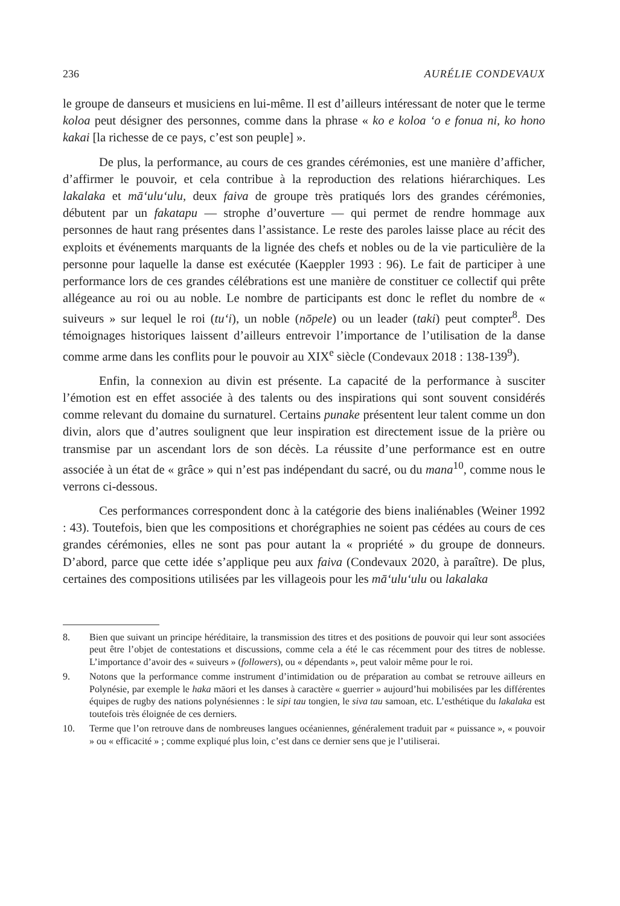236 AURÉLIE CONDEVAUX
le groupe de danseurs et musiciens en lui-même. Il est d’ailleurs intéressant de noter que le terme koloa peut désigner des personnes, comme dans la phrase « ko e koloa ‘o e fonua ni, ko hono kakai [la richesse de ce pays, c’est son peuple] ».
De plus, la performance, au cours de ces grandes cérémonies, est une manière d’afficher, d’affirmer le pouvoir, et cela contribue à la reproduction des relations hiérarchiques. Les lakalaka et mā‘ulu‘ulu, deux faiva de groupe très pratiqués lors des grandes cérémonies, débutent par un fakatapu — strophe d’ouverture — qui permet de rendre hommage aux personnes de haut rang présentes dans l’assistance. Le reste des paroles laisse place au récit des exploits et événements marquants de la lignée des chefs et nobles ou de la vie particulière de la personne pour laquelle la danse est exécutée (Kaeppler 1993 : 96). Le fait de participer à une performance lors de ces grandes célébrations est une manière de constituer ce collectif qui prête allégeance au roi ou au noble. Le nombre de participants est donc le reflet du nombre de « suiveurs » sur lequel le roi (tu‘i), un noble (nōpele) ou un leader (taki) peut compter<sup>8</sup>. Des témoignages historiques laissent d’ailleurs entrevoir l’importance de l’utilisation de la danse comme arme dans les conflits pour le pouvoir au XIX<sup>e</sup> siècle (Condevaux 2018 : 138-139<sup>9</sup>).
Enfin, la connexion au divin est présente. La capacité de la performance à susciter l’émotion est en effet associée à des talents ou des inspirations qui sont souvent considérés comme relevant du domaine du surnaturel. Certains punake présentent leur talent comme un don divin, alors que d’autres soulignent que leur inspiration est directement issue de la prière ou transmise par un ascendant lors de son décès. La réussite d’une performance est en outre associée à un état de « grâce » qui n’est pas indépendant du sacré, ou du mana<sup>10</sup>, comme nous le verrons ci-dessous.
Ces performances correspondent donc à la catégorie des biens inaliénables (Weiner 1992 : 43). Toutefois, bien que les compositions et chorégraphies ne soient pas cédées au cours de ces grandes cérémonies, elles ne sont pas pour autant la « propriété » du groupe de donneurs. D’abord, parce que cette idée s’applique peu aux faiva (Condevaux 2020, à paraître). De plus, certaines des compositions utilisées par les villageois pour les mā‘ulu‘ulu ou lakalaka
8. Bien que suivant un principe héréditaire, la transmission des titres et des positions de pouvoir qui leur sont associées peut être l’objet de contestations et discussions, comme cela a été le cas récemment pour des titres de noblesse. L’importance d’avoir des « suiveurs » (followers), ou « dépendants », peut valoir même pour le roi.
9. Notons que la performance comme instrument d’intimidation ou de préparation au combat se retrouve ailleurs en Polynésie, par exemple le haka māori et les danses à caractère « guerrier » aujourd’hui mobilisées par les différentes équipes de rugby des nations polynésiennes : le sipi tau tongien, le siva tau samoan, etc. L’esthétique du lakalaka est toutefois très éloignée de ces derniers.
10. Terme que l’on retrouve dans de nombreuses langues océaniennes, généralement traduit par « puissance », « pouvoir » ou « efficacité » ; comme expliqué plus loin, c’est dans ce dernier sens que je l’utiliserai.